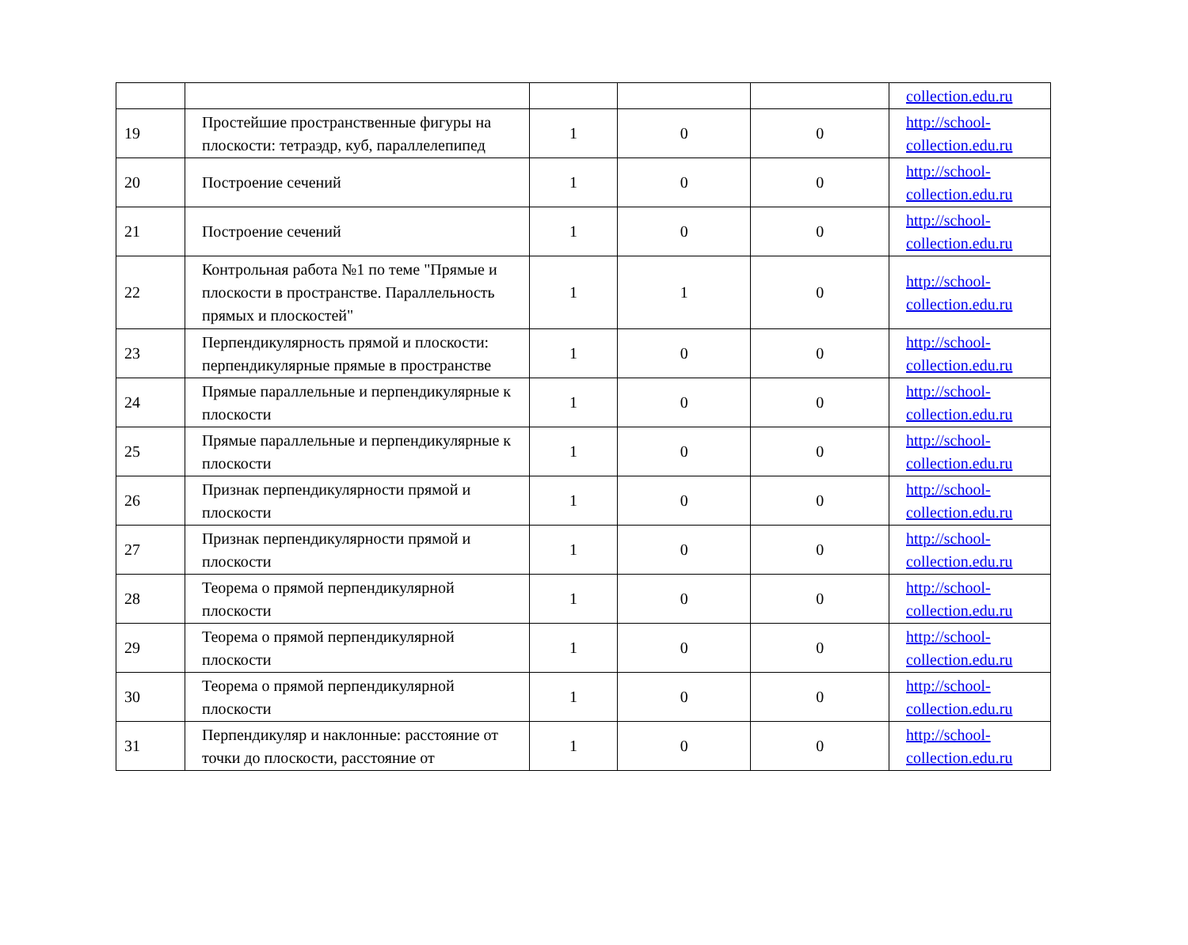| | | | | | collection.edu.ru |
| 19 | Простейшие пространственные фигуры на плоскости: тетраэдр, куб, параллелепипед | 1 | 0 | 0 | http://school-collection.edu.ru |
| 20 | Построение сечений | 1 | 0 | 0 | http://school-collection.edu.ru |
| 21 | Построение сечений | 1 | 0 | 0 | http://school-collection.edu.ru |
| 22 | Контрольная работа №1 по теме "Прямые и плоскости в пространстве. Параллельность прямых и плоскостей" | 1 | 1 | 0 | http://school-collection.edu.ru |
| 23 | Перпендикулярность прямой и плоскости: перпендикулярные прямые в пространстве | 1 | 0 | 0 | http://school-collection.edu.ru |
| 24 | Прямые параллельные и перпендикулярные к плоскости | 1 | 0 | 0 | http://school-collection.edu.ru |
| 25 | Прямые параллельные и перпендикулярные к плоскости | 1 | 0 | 0 | http://school-collection.edu.ru |
| 26 | Признак перпендикулярности прямой и плоскости | 1 | 0 | 0 | http://school-collection.edu.ru |
| 27 | Признак перпендикулярности прямой и плоскости | 1 | 0 | 0 | http://school-collection.edu.ru |
| 28 | Теорема о прямой перпендикулярной плоскости | 1 | 0 | 0 | http://school-collection.edu.ru |
| 29 | Теорема о прямой перпендикулярной плоскости | 1 | 0 | 0 | http://school-collection.edu.ru |
| 30 | Теорема о прямой перпендикулярной плоскости | 1 | 0 | 0 | http://school-collection.edu.ru |
| 31 | Перпендикуляр и наклонные: расстояние от точки до плоскости, расстояние от | 1 | 0 | 0 | http://school-collection.edu.ru |